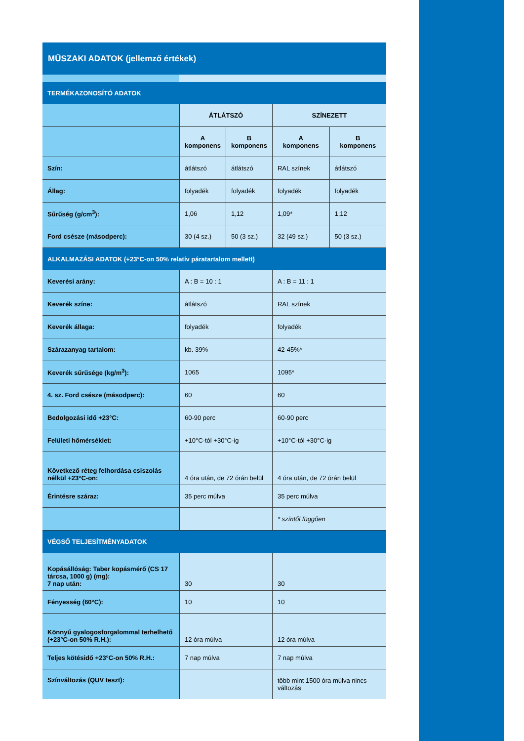MŰSZAKI ADATOK (jellemző értékek)
| TERMÉKAZONOSÍTÓ ADATOK | | | | |
| | ÁTLÁTSZÓ | | SZÍNEZETT | |
| | A komponens | B komponens | A komponens | B komponens |
| Szín: | átlátszó | átlátszó | RAL színek | átlátszó |
| Állag: | folyadék | folyadék | folyadék | folyadék |
| Sűrűség (g/cm<sup>3</sup>): | 1,06 | 1,12 | 1,09* | 1,12 |
| Ford csésze (másodperc): | 30 (4 sz.) | 50 (3 sz.) | 32 (49 sz.) | 50 (3 sz.) |
| ALKALMAZÁSI ADATOK (+23°C-on 50% relatív páratartalom mellett) | | | | |
| Keverési arány: | A : B = 10 : 1 | | A : B = 11 : 1 | |
| Keverék színe: | átlátszó | | RAL színek | |
| Keverék állaga: | folyadék | | folyadék | |
| Szárazanyag tartalom: | kb. 39% | | 42-45%* | |
| Keverék sűrűsége (kg/m<sup>3</sup>): | 1065 | | 1095* | |
| 4. sz. Ford csésze (másodperc): | 60 | | 60 | |
| Bedolgozási idő +23°C: | 60-90 perc | | 60-90 perc | |
| Felületi hőmérséklet: | +10°C-tól +30°C-ig | | +10°C-tól +30°C-ig | |
| Következő réteg felhordása csiszolás nélkül +23°C-on: | 4 óra után, de 72 órán belül | | 4 óra után, de 72 órán belül | |
| Érintésre száraz: | 35 perc múlva | | 35 perc múlva | |
| | | | * színtől függően | |
| VÉGSŐ TELJESÍTMÉNYADATOK | | | | |
| Kopásállóság: Taber kopásmérő (CS 17 tárcsa, 1000 g) (mg): 7 nap után: | 30 | | 30 | |
| Fényesség (60°C): | 10 | | 10 | |
| Könnyű gyalogosforgalommal terhelhető (+23°C-on 50% R.H.): | 12 óra múlva | | 12 óra múlva | |
| Teljes kötésidő +23°C-on 50% R.H.: | 7 nap múlva | | 7 nap múlva | |
| Színváltozás (QUV teszt): | | | több mint 1500 óra múlva nincs változás | |